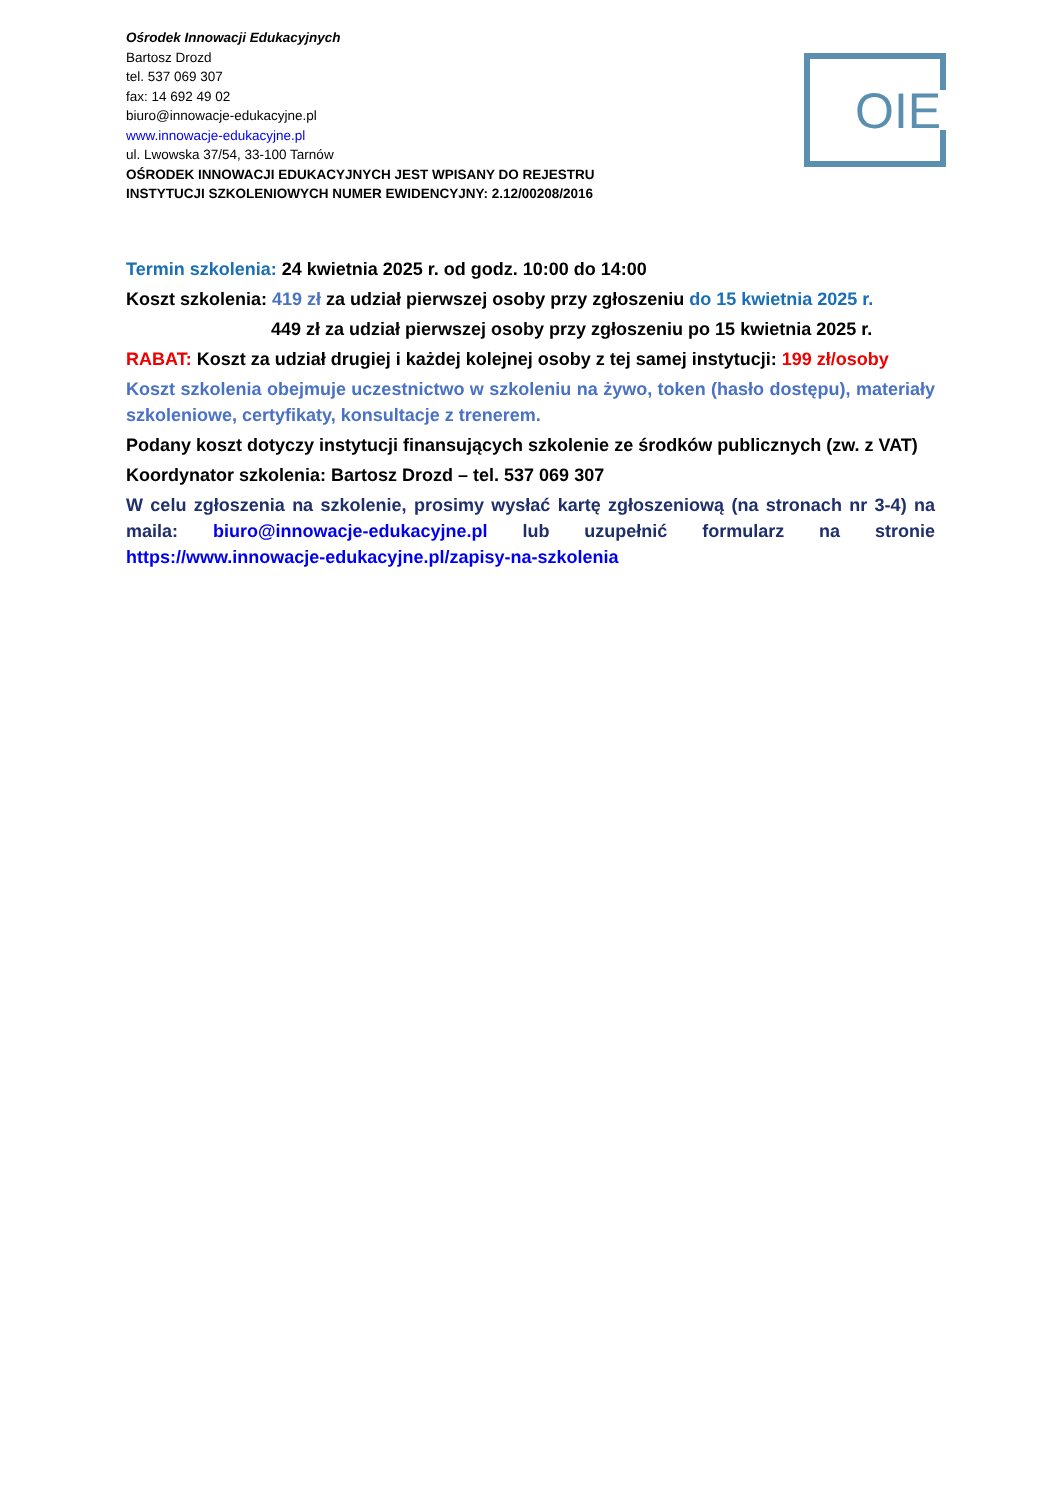OIE
Ośrodek Innowacji Edukacyjnych
Bartosz Drozd
tel. 537 069 307
fax: 14 692 49 02
biuro@innowacje-edukacyjne.pl
www.innowacje-edukacyjne.pl
ul. Lwowska 37/54, 33-100 Tarnów
OŚRODEK INNOWACJI EDUKACYJNYCH JEST WPISANY DO REJESTRU
INSTYTUCJI SZKOLENIOWYCH NUMER EWIDENCYJNY: 2.12/00208/2016
Termin szkolenia: 24 kwietnia 2025 r. od godz. 10:00 do 14:00
Koszt szkolenia: 419 zł za udział pierwszej osoby przy zgłoszeniu do 15 kwietnia 2025 r.
449 zł za udział pierwszej osoby przy zgłoszeniu po 15 kwietnia 2025 r.
RABAT: Koszt za udział drugiej i każdej kolejnej osoby z tej samej instytucji: 199 zł/osoby
Koszt szkolenia obejmuje uczestnictwo w szkoleniu na żywo, token (hasło dostępu), materiały szkoleniowe, certyfikaty, konsultacje z trenerem.
Podany koszt dotyczy instytucji finansujących szkolenie ze środków publicznych (zw. z VAT)
Koordynator szkolenia: Bartosz Drozd – tel. 537 069 307
W celu zgłoszenia na szkolenie, prosimy wysłać kartę zgłoszeniową (na stronach nr 3-4) na maila: biuro@innowacje-edukacyjne.pl lub uzupełnić formularz na stronie https://www.innowacje-edukacyjne.pl/zapisy-na-szkolenia